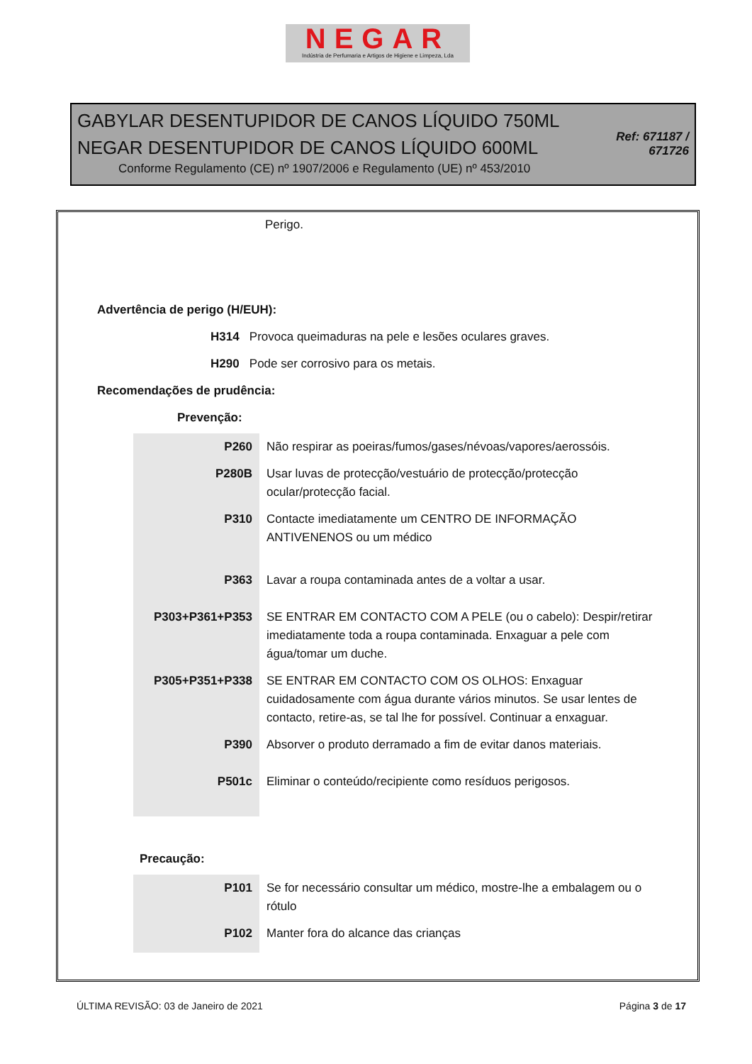NEGAR
Indústria de Perfumaria e Artigos de Higiene e Limpeza, Lda
GABYLAR DESENTUPIDOR DE CANOS LÍQUIDO 750ML
NEGAR DESENTUPIDOR DE CANOS LÍQUIDO 600ML
Conforme Regulamento (CE) nº 1907/2006 e Regulamento (UE) nº 453/2010
Ref: 671187 / 671726
Perigo.
Advertência de perigo (H/EUH):
H314 Provoca queimaduras na pele e lesões oculares graves.
H290 Pode ser corrosivo para os metais.
Recomendações de prudência:
Prevenção:
| P260 | Não respirar as poeiras/fumos/gases/névoas/vapores/aerossóis. |
| P280B | Usar luvas de protecção/vestuário de protecção/protecção ocular/protecção facial. |
| P310 | Contacte imediatamente um CENTRO DE INFORMAÇÃO ANTIVENENOS ou um médico |
| P363 | Lavar a roupa contaminada antes de a voltar a usar. |
| P303+P361+P353 | SE ENTRAR EM CONTACTO COM A PELE (ou o cabelo): Despir/retirar imediatamente toda a roupa contaminada. Enxaguar a pele com água/tomar um duche. |
| P305+P351+P338 | SE ENTRAR EM CONTACTO COM OS OLHOS: Enxaguar cuidadosamente com água durante vários minutos. Se usar lentes de contacto, retire-as, se tal lhe for possível. Continuar a enxaguar. |
| P390 | Absorver o produto derramado a fim de evitar danos materiais. |
| P501c | Eliminar o conteúdo/recipiente como resíduos perigosos. |
Precaução:
| P101 | Se for necessário consultar um médico, mostre-lhe a embalagem ou o rótulo |
| P102 | Manter fora do alcance das crianças |
ÚLTIMA REVISÃO: 03 de Janeiro de 2021 Página 3 de 17